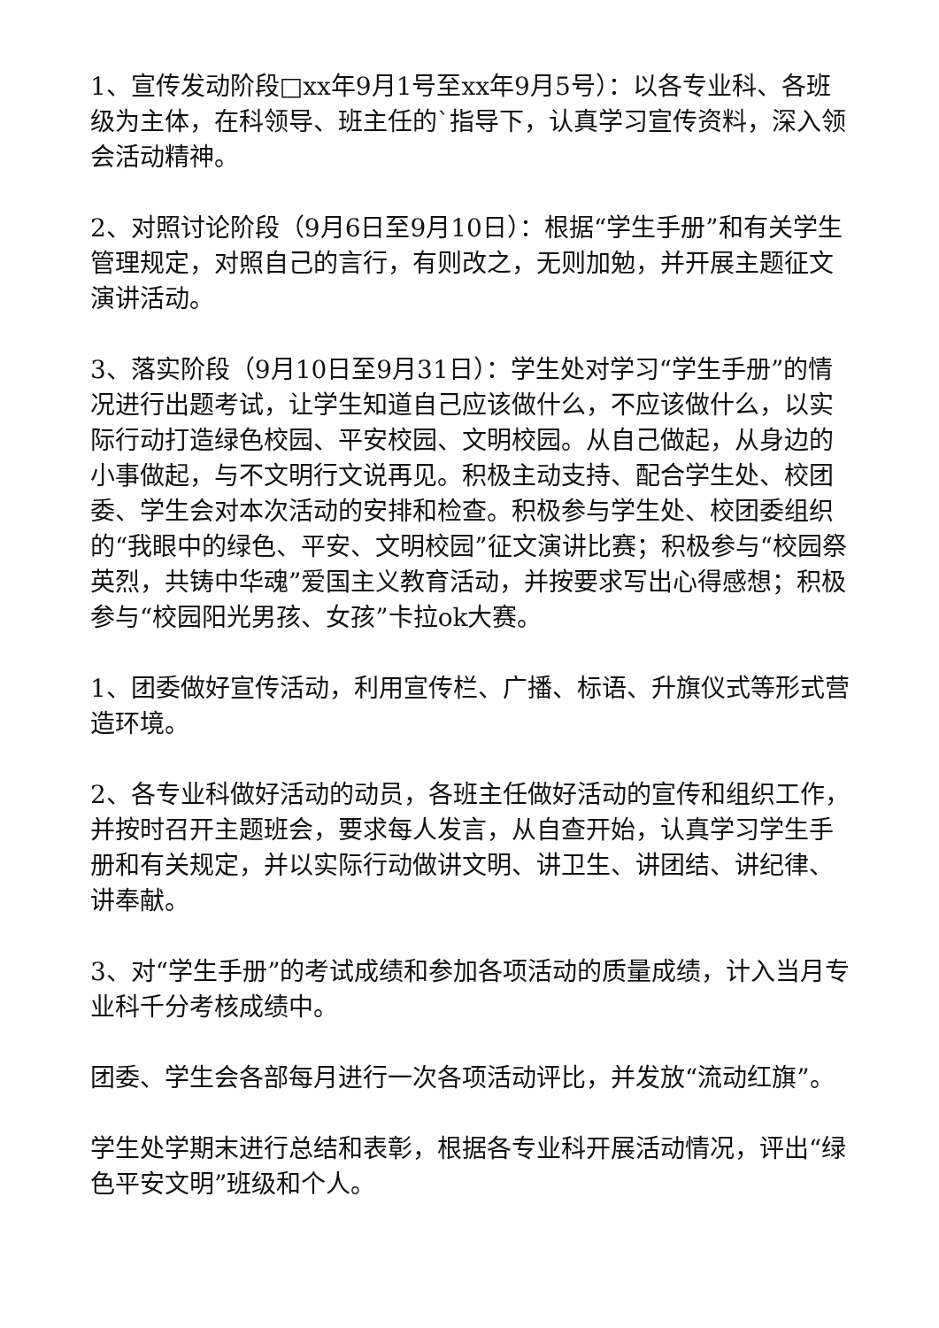1、宣传发动阶段□xx年9月1号至xx年9月5号）：以各专业科、各班级为主体，在科领导、班主任的`指导下，认真学习宣传资料，深入领会活动精神。
2、对照讨论阶段（9月6日至9月10日）：根据“学生手册”和有关学生管理规定，对照自己的言行，有则改之，无则加勉，并开展主题征文演讲活动。
3、落实阶段（9月10日至9月31日）：学生处对学习“学生手册”的情况进行出题考试，让学生知道自己应该做什么，不应该做什么，以实际行动打造绿色校园、平安校园、文明校园。从自己做起，从身边的小事做起，与不文明行文说再见。积极主动支持、配合学生处、校团委、学生会对本次活动的安排和检查。积极参与学生处、校团委组织的“我眼中的绿色、平安、文明校园”征文演讲比赛；积极参与“校园祭英烈，共铸中华魂”爱国主义教育活动，并按要求写出心得感想；积极参与“校园阳光男孩、女孩”卡拉ok大赛。
1、团委做好宣传活动，利用宣传栏、广播、标语、升旗仪式等形式营造环境。
2、各专业科做好活动的动员，各班主任做好活动的宣传和组织工作，并按时召开主题班会，要求每人发言，从自查开始，认真学习学生手册和有关规定，并以实际行动做讲文明、讲卫生、讲团结、讲纪律、讲奉献。
3、对“学生手册”的考试成绩和参加各项活动的质量成绩，计入当月专业科千分考核成绩中。
团委、学生会各部每月进行一次各项活动评比，并发放“流动红旗”。
学生处学期末进行总结和表彰，根据各专业科开展活动情况，评出“绿色平安文明”班级和个人。